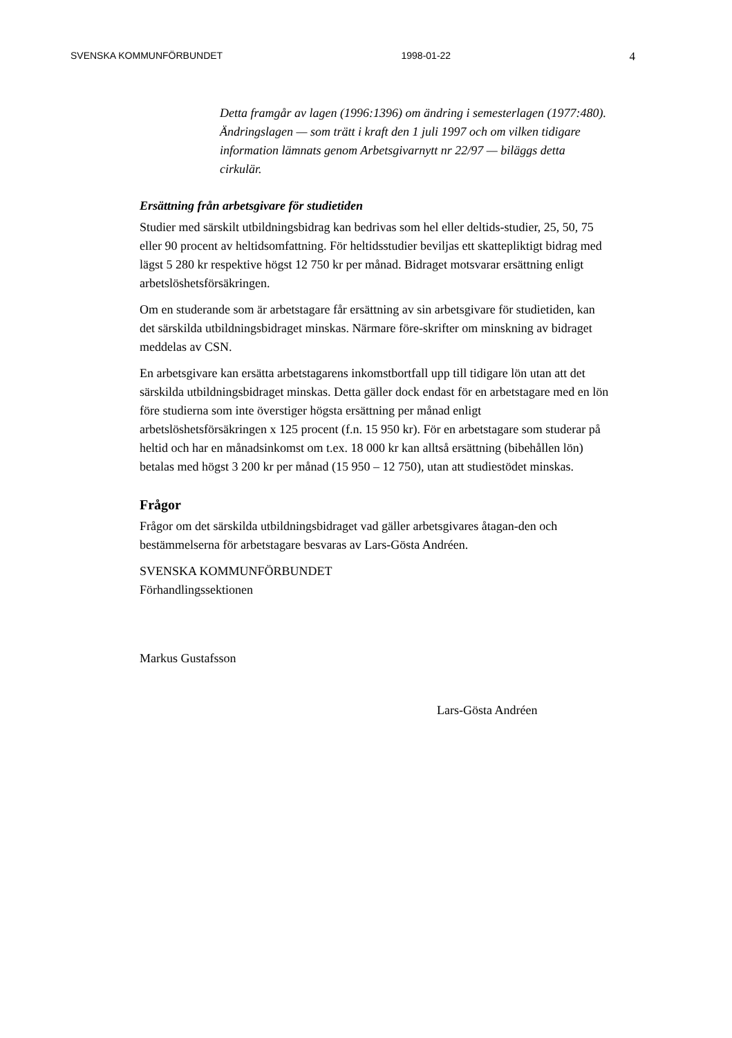SVENSKA KOMMUNFÖRBUNDET 1998-01-22 4
Detta framgår av lagen (1996:1396) om ändring i semesterlagen (1977:480). Ändringslagen — som trätt i kraft den 1 juli 1997 och om vilken tidigare information lämnats genom Arbetsgivarnytt nr 22/97 — biläggs detta cirkulär.
Ersättning från arbetsgivare för studietiden
Studier med särskilt utbildningsbidrag kan bedrivas som hel eller deltids-studier, 25, 50, 75 eller 90 procent av heltidsomfattning. För heltidsstudier beviljas ett skattepliktigt bidrag med lägst 5 280 kr respektive högst 12 750 kr per månad. Bidraget motsvarar ersättning enligt arbetslöshetsförsäkringen.
Om en studerande som är arbetstagare får ersättning av sin arbetsgivare för studietiden, kan det särskilda utbildningsbidraget minskas. Närmare före-skrifter om minskning av bidraget meddelas av CSN.
En arbetsgivare kan ersätta arbetstagarens inkomstbortfall upp till tidigare lön utan att det särskilda utbildningsbidraget minskas. Detta gäller dock endast för en arbetstagare med en lön före studierna som inte överstiger högsta ersättning per månad enligt arbetslöshetsförsäkringen x 125 procent (f.n. 15 950 kr). För en arbetstagare som studerar på heltid och har en månadsinkomst om t.ex. 18 000 kr kan alltså ersättning (bibehållen lön) betalas med högst 3 200 kr per månad (15 950 – 12 750), utan att studiestödet minskas.
Frågor
Frågor om det särskilda utbildningsbidraget vad gäller arbetsgivares åtagan-den och bestämmelserna för arbetstagare besvaras av Lars-Gösta Andréen.
SVENSKA KOMMUNFÖRBUNDET
Förhandlingssektionen
Markus Gustafsson
Lars-Gösta Andréen